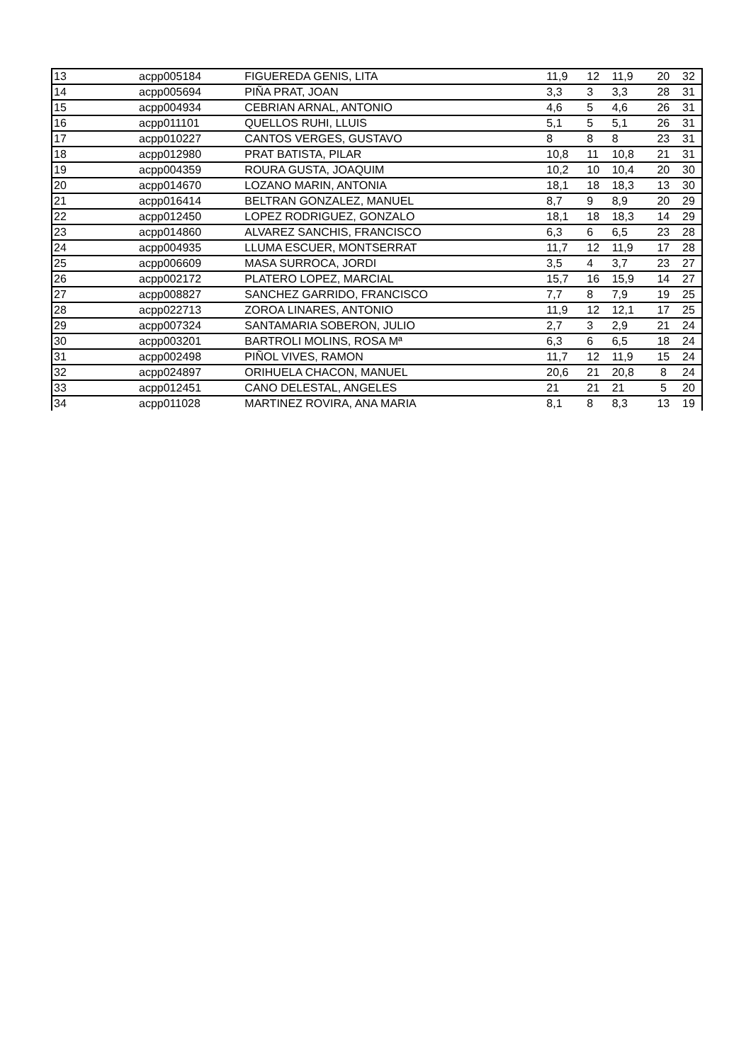| 13 | acpp005184 | FIGUEREDA GENIS, LITA | 11,9 | 12 | 11,9 | 20 | 32 |
| 14 | acpp005694 | PIÑA PRAT, JOAN | 3,3 | 3 | 3,3 | 28 | 31 |
| 15 | acpp004934 | CEBRIAN ARNAL, ANTONIO | 4,6 | 5 | 4,6 | 26 | 31 |
| 16 | acpp011101 | QUELLOS RUHI, LLUIS | 5,1 | 5 | 5,1 | 26 | 31 |
| 17 | acpp010227 | CANTOS VERGES, GUSTAVO | 8 | 8 | 8 | 23 | 31 |
| 18 | acpp012980 | PRAT BATISTA, PILAR | 10,8 | 11 | 10,8 | 21 | 31 |
| 19 | acpp004359 | ROURA GUSTA, JOAQUIM | 10,2 | 10 | 10,4 | 20 | 30 |
| 20 | acpp014670 | LOZANO MARIN, ANTONIA | 18,1 | 18 | 18,3 | 13 | 30 |
| 21 | acpp016414 | BELTRAN GONZALEZ, MANUEL | 8,7 | 9 | 8,9 | 20 | 29 |
| 22 | acpp012450 | LOPEZ RODRIGUEZ, GONZALO | 18,1 | 18 | 18,3 | 14 | 29 |
| 23 | acpp014860 | ALVAREZ SANCHIS, FRANCISCO | 6,3 | 6 | 6,5 | 23 | 28 |
| 24 | acpp004935 | LLUMA ESCUER, MONTSERRAT | 11,7 | 12 | 11,9 | 17 | 28 |
| 25 | acpp006609 | MASA SURROCA, JORDI | 3,5 | 4 | 3,7 | 23 | 27 |
| 26 | acpp002172 | PLATERO LOPEZ, MARCIAL | 15,7 | 16 | 15,9 | 14 | 27 |
| 27 | acpp008827 | SANCHEZ GARRIDO, FRANCISCO | 7,7 | 8 | 7,9 | 19 | 25 |
| 28 | acpp022713 | ZOROA LINARES, ANTONIO | 11,9 | 12 | 12,1 | 17 | 25 |
| 29 | acpp007324 | SANTAMARIA SOBERON, JULIO | 2,7 | 3 | 2,9 | 21 | 24 |
| 30 | acpp003201 | BARTROLI MOLINS, ROSA Mª | 6,3 | 6 | 6,5 | 18 | 24 |
| 31 | acpp002498 | PIÑOL VIVES, RAMON | 11,7 | 12 | 11,9 | 15 | 24 |
| 32 | acpp024897 | ORIHUELA CHACON, MANUEL | 20,6 | 21 | 20,8 | 8 | 24 |
| 33 | acpp012451 | CANO DELESTAL, ANGELES | 21 | 21 | 21 | 5 | 20 |
| 34 | acpp011028 | MARTINEZ ROVIRA, ANA MARIA | 8,1 | 8 | 8,3 | 13 | 19 |